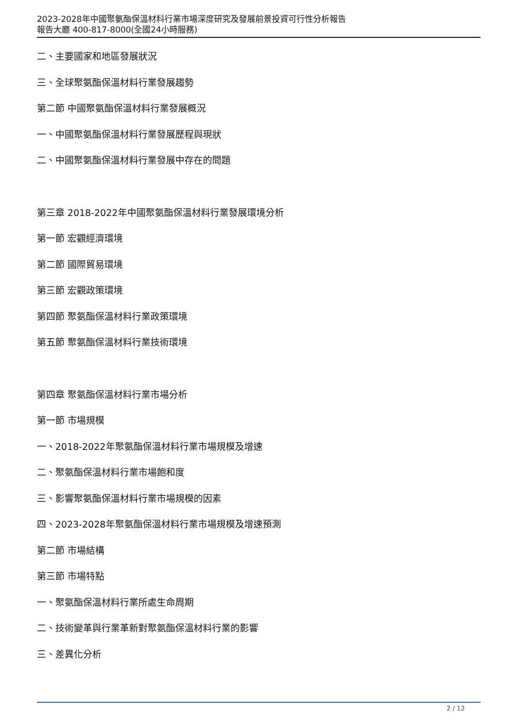2023-2028年中國聚氨酯保溫材料行業市場深度研究及發展前景投資可行性分析報告
報告大廳 400-817-8000(全國24小時服務)
二、主要國家和地區發展狀況
三、全球聚氨酯保溫材料行業發展趨勢
第二節 中國聚氨酯保溫材料行業發展概況
一、中國聚氨酯保溫材料行業發展歷程與現狀
二、中國聚氨酯保溫材料行業發展中存在的問題
第三章 2018-2022年中國聚氨酯保溫材料行業發展環境分析
第一節 宏觀經濟環境
第二節 國際貿易環境
第三節 宏觀政策環境
第四節 聚氨酯保溫材料行業政策環境
第五節 聚氨酯保溫材料行業技術環境
第四章 聚氨酯保溫材料行業市場分析
第一節 市場規模
一、2018-2022年聚氨酯保溫材料行業市場規模及增速
二、聚氨酯保溫材料行業市場飽和度
三、影響聚氨酯保溫材料行業市場規模的因素
四、2023-2028年聚氨酯保溫材料行業市場規模及增速預測
第二節 市場結構
第三節 市場特點
一、聚氨酯保溫材料行業所處生命周期
二、技術變革與行業革新對聚氨酯保溫材料行業的影響
三、差異化分析
2 / 12